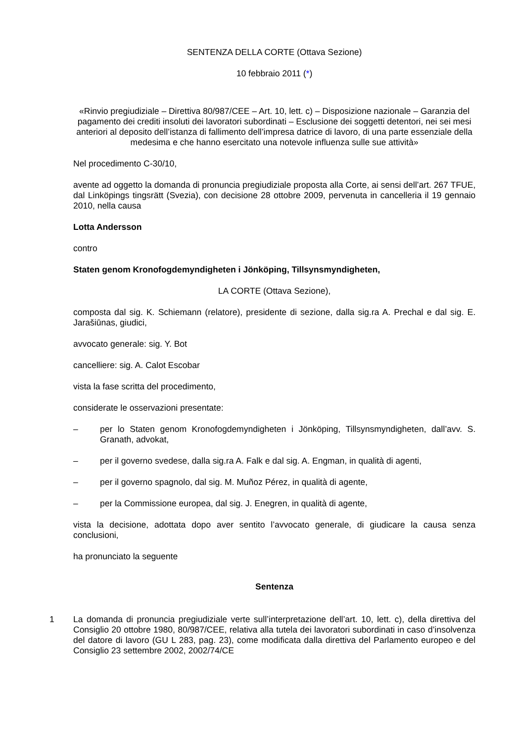SENTENZA DELLA CORTE (Ottava Sezione)
10 febbraio 2011 (*)
«Rinvio pregiudiziale – Direttiva 80/987/CEE – Art. 10, lett. c) – Disposizione nazionale – Garanzia del pagamento dei crediti insoluti dei lavoratori subordinati – Esclusione dei soggetti detentori, nei sei mesi anteriori al deposito dell’istanza di fallimento dell’impresa datrice di lavoro, di una parte essenziale della medesima e che hanno esercitato una notevole influenza sulle sue attività»
Nel procedimento C‑30/10,
avente ad oggetto la domanda di pronuncia pregiudiziale proposta alla Corte, ai sensi dell’art. 267 TFUE, dal Linköpings tingsrätt (Svezia), con decisione 28 ottobre 2009, pervenuta in cancelleria il 19 gennaio 2010, nella causa
Lotta Andersson
contro
Staten genom Kronofogdemyndigheten i Jönköping, Tillsynsmyndigheten,
LA CORTE (Ottava Sezione),
composta dal sig. K. Schiemann (relatore), presidente di sezione, dalla sig.ra A. Prechal e dal sig. E. Jarašiūnas, giudici,
avvocato generale: sig. Y. Bot
cancelliere: sig. A. Calot Escobar
vista la fase scritta del procedimento,
considerate le osservazioni presentate:
– per lo Staten genom Kronofogdemyndigheten i Jönköping, Tillsynsmyndigheten, dall’avv. S. Granath, advokat,
– per il governo svedese, dalla sig.ra A. Falk e dal sig. A. Engman, in qualità di agenti,
– per il governo spagnolo, dal sig. M. Muñoz Pérez, in qualità di agente,
– per la Commissione europea, dal sig. J. Enegren, in qualità di agente,
vista la decisione, adottata dopo aver sentito l’avvocato generale, di giudicare la causa senza conclusioni,
ha pronunciato la seguente
Sentenza
1 La domanda di pronuncia pregiudiziale verte sull’interpretazione dell’art. 10, lett. c), della direttiva del Consiglio 20 ottobre 1980, 80/987/CEE, relativa alla tutela dei lavoratori subordinati in caso d’insolvenza del datore di lavoro (GU L 283, pag. 23), come modificata dalla direttiva del Parlamento europeo e del Consiglio 23 settembre 2002, 2002/74/CE